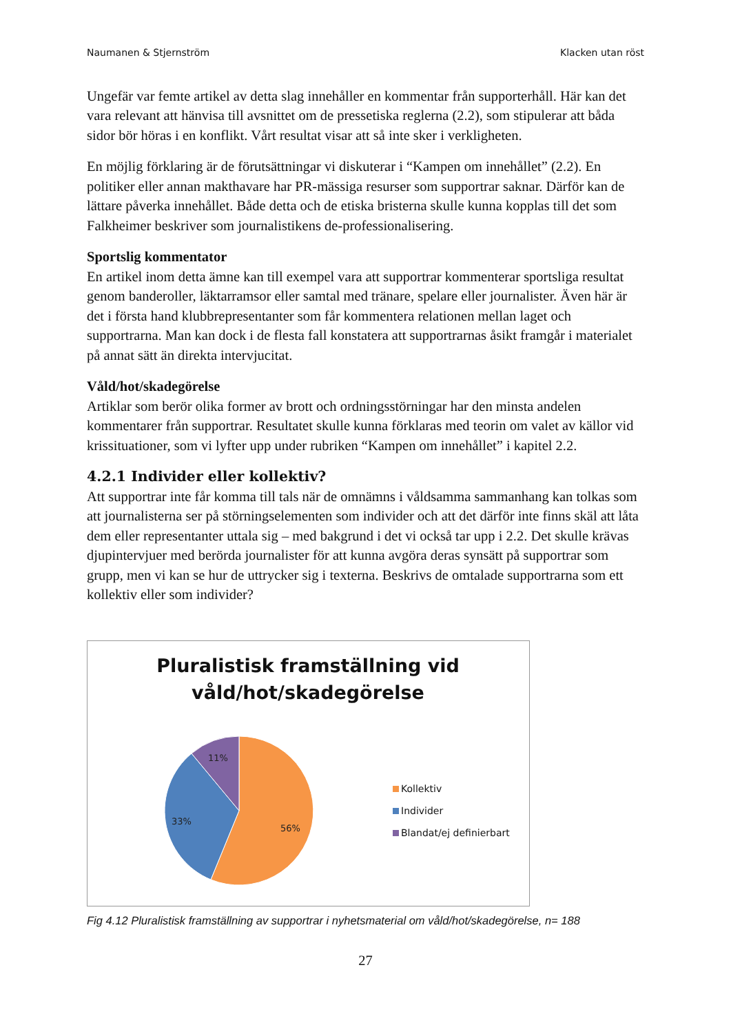Naumanen & Stjernström Klacken utan röst
Ungefär var femte artikel av detta slag innehåller en kommentar från supporterhåll. Här kan det vara relevant att hänvisa till avsnittet om de pressetiska reglerna (2.2), som stipulerar att båda sidor bör höras i en konflikt. Vårt resultat visar att så inte sker i verkligheten.
En möjlig förklaring är de förutsättningar vi diskuterar i “Kampen om innehållet” (2.2). En politiker eller annan makthavare har PR-mässiga resurser som supportrar saknar. Därför kan de lättare påverka innehållet. Både detta och de etiska bristerna skulle kunna kopplas till det som Falkheimer beskriver som journalistikens de-professionalisering.
Sportslig kommentator
En artikel inom detta ämne kan till exempel vara att supportrar kommenterar sportsliga resultat genom banderoller, läktarramsor eller samtal med tränare, spelare eller journalister. Även här är det i första hand klubbrepresentanter som får kommentera relationen mellan laget och supportrarna. Man kan dock i de flesta fall konstatera att supportrarnas åsikt framgår i materialet på annat sätt än direkta intervjucitat.
Våld/hot/skadegörelse
Artiklar som berör olika former av brott och ordningsstörningar har den minsta andelen kommentarer från supportrar. Resultatet skulle kunna förklaras med teorin om valet av källor vid krissituationer, som vi lyfter upp under rubriken “Kampen om innehållet” i kapitel 2.2.
4.2.1 Individer eller kollektiv?
Att supportrar inte får komma till tals när de omnämns i våldsamma sammanhang kan tolkas som att journalisterna ser på störningselementen som individer och att det därför inte finns skäl att låta dem eller representanter uttala sig – med bakgrund i det vi också tar upp i 2.2. Det skulle krävas djupintervjuer med berörda journalister för att kunna avgöra deras synsätt på supportrar som grupp, men vi kan se hur de uttrycker sig i texterna. Beskrivs de omtalade supportrarna som ett kollektiv eller som individer?
Pluralistisk framställning vid
våld/hot/skadegörelse
11%
33%
56%
Kollektiv
Individer
Blandat/ej definierbart
Fig 4.12 Pluralistisk framställning av supportrar i nyhetsmaterial om våld/hot/skadegörelse, n= 188
27